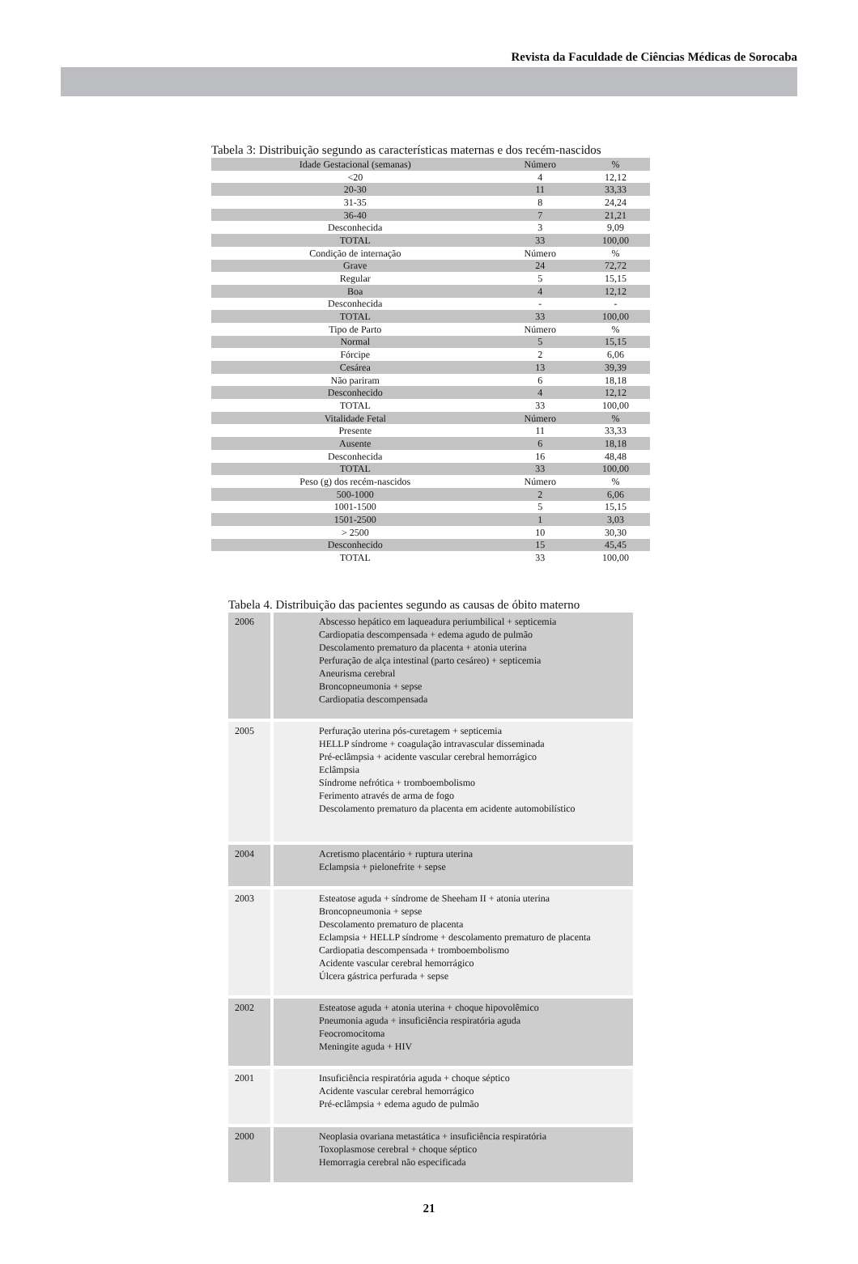Revista da Faculdade de Ciências Médicas de Sorocaba
Tabela 3: Distribuição segundo as características maternas e dos recém-nascidos
| Idade Gestacional (semanas) | Número | % |
| --- | --- | --- |
| <20 | 4 | 12,12 |
| 20-30 | 11 | 33,33 |
| 31-35 | 8 | 24,24 |
| 36-40 | 7 | 21,21 |
| Desconhecida | 3 | 9,09 |
| TOTAL | 33 | 100,00 |
| Condição de internação | Número | % |
| Grave | 24 | 72,72 |
| Regular | 5 | 15,15 |
| Boa | 4 | 12,12 |
| Desconhecida | - | - |
| TOTAL | 33 | 100,00 |
| Tipo de Parto | Número | % |
| Normal | 5 | 15,15 |
| Fórcipe | 2 | 6,06 |
| Cesárea | 13 | 39,39 |
| Não pariram | 6 | 18,18 |
| Desconhecido | 4 | 12,12 |
| TOTAL | 33 | 100,00 |
| Vitalidade Fetal | Número | % |
| Presente | 11 | 33,33 |
| Ausente | 6 | 18,18 |
| Desconhecida | 16 | 48,48 |
| TOTAL | 33 | 100,00 |
| Peso (g) dos recém-nascidos | Número | % |
| 500-1000 | 2 | 6,06 |
| 1001-1500 | 5 | 15,15 |
| 1501-2500 | 1 | 3,03 |
| > 2500 | 10 | 30,30 |
| Desconhecido | 15 | 45,45 |
| TOTAL | 33 | 100,00 |
Tabela 4. Distribuição das pacientes segundo as causas de óbito materno
| 2006 | Abscesso hepático em laqueadura periumbilical + septicemia Cardiopatia descompensada + edema agudo de pulmão Descolamento prematuro da placenta + atonia uterina Perfuração de alça intestinal (parto cesáreo) + septicemia Aneurisma cerebral Broncopneumonia + sepse Cardiopatia descompensada |
| 2005 | Perfuração uterina pós-curetagem + septicemia HELLP síndrome + coagulação intravascular disseminada Pré-eclâmpsia + acidente vascular cerebral hemorrágico Eclâmpsia Síndrome nefrótica + tromboembolismo Ferimento através de arma de fogo Descolamento prematuro da placenta em acidente automobilístico |
| 2004 | Acretismo placentário + ruptura uterina Eclampsia + pielonefrite + sepse |
| 2003 | Esteatose aguda + síndrome de Sheeham II + atonia uterina Broncopneumonia + sepse Descolamento prematuro de placenta Eclampsia + HELLP síndrome + descolamento prematuro de placenta Cardiopatia descompensada + tromboembolismo Acidente vascular cerebral hemorrágico Úlcera gástrica perfurada + sepse |
| 2002 | Esteatose aguda + atonia uterina + choque hipovolêmico Pneumonia aguda + insuficiência respiratória aguda Feocromocitoma Meningite aguda + HIV |
| 2001 | Insuficiência respiratória aguda + choque séptico Acidente vascular cerebral hemorrágico Pré-eclâmpsia + edema agudo de pulmão |
| 2000 | Neoplasia ovariana metastática + insuficiência respiratória Toxoplasmose cerebral + choque séptico Hemorragia cerebral não especificada |
21